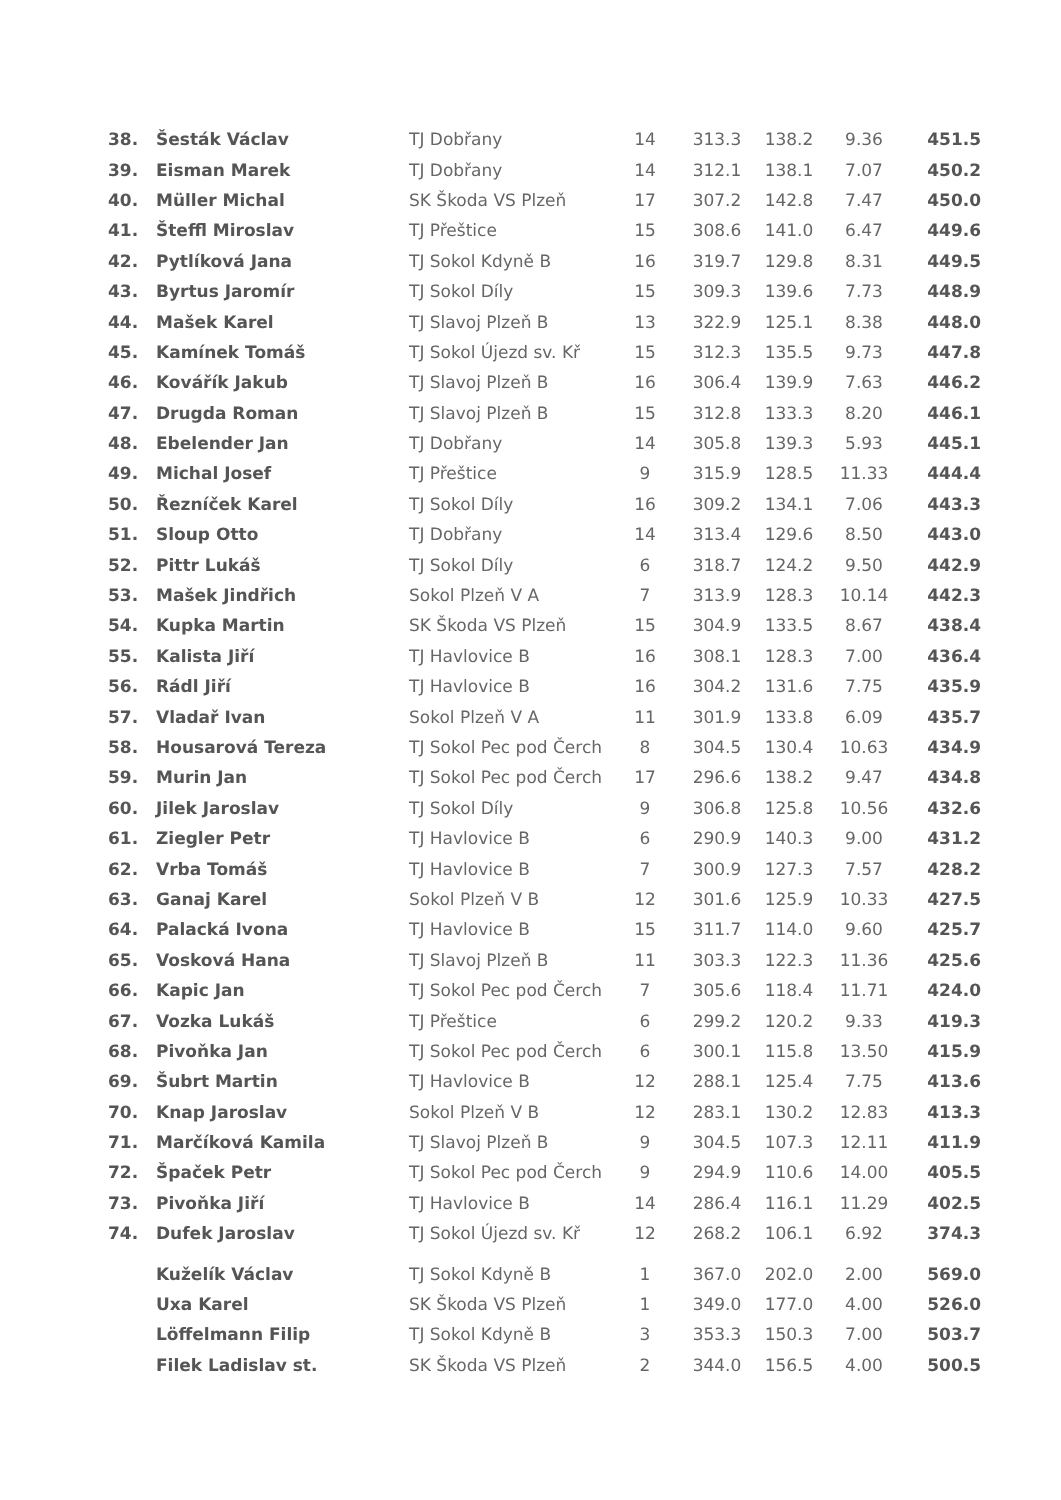| 38. | Šesták Václav | TJ Dobřany | 14 | 313.3 | 138.2 | 9.36 | 451.5 |
| 39. | Eisman Marek | TJ Dobřany | 14 | 312.1 | 138.1 | 7.07 | 450.2 |
| 40. | Müller Michal | SK Škoda VS Plzeň | 17 | 307.2 | 142.8 | 7.47 | 450.0 |
| 41. | Šteffl Miroslav | TJ Přeštice | 15 | 308.6 | 141.0 | 6.47 | 449.6 |
| 42. | Pytlíková Jana | TJ Sokol Kdyně B | 16 | 319.7 | 129.8 | 8.31 | 449.5 |
| 43. | Byrtus Jaromír | TJ Sokol Díly | 15 | 309.3 | 139.6 | 7.73 | 448.9 |
| 44. | Mašek Karel | TJ Slavoj Plzeň B | 13 | 322.9 | 125.1 | 8.38 | 448.0 |
| 45. | Kamínek Tomáš | TJ Sokol Újezd sv. Kř | 15 | 312.3 | 135.5 | 9.73 | 447.8 |
| 46. | Kovářík Jakub | TJ Slavoj Plzeň B | 16 | 306.4 | 139.9 | 7.63 | 446.2 |
| 47. | Drugda Roman | TJ Slavoj Plzeň B | 15 | 312.8 | 133.3 | 8.20 | 446.1 |
| 48. | Ebelender Jan | TJ Dobřany | 14 | 305.8 | 139.3 | 5.93 | 445.1 |
| 49. | Michal Josef | TJ Přeštice | 9 | 315.9 | 128.5 | 11.33 | 444.4 |
| 50. | Řezníček Karel | TJ Sokol Díly | 16 | 309.2 | 134.1 | 7.06 | 443.3 |
| 51. | Sloup Otto | TJ Dobřany | 14 | 313.4 | 129.6 | 8.50 | 443.0 |
| 52. | Pittr Lukáš | TJ Sokol Díly | 6 | 318.7 | 124.2 | 9.50 | 442.9 |
| 53. | Mašek Jindřich | Sokol Plzeň V A | 7 | 313.9 | 128.3 | 10.14 | 442.3 |
| 54. | Kupka Martin | SK Škoda VS Plzeň | 15 | 304.9 | 133.5 | 8.67 | 438.4 |
| 55. | Kalista Jiří | TJ Havlovice B | 16 | 308.1 | 128.3 | 7.00 | 436.4 |
| 56. | Rádl Jiří | TJ Havlovice B | 16 | 304.2 | 131.6 | 7.75 | 435.9 |
| 57. | Vladař Ivan | Sokol Plzeň V A | 11 | 301.9 | 133.8 | 6.09 | 435.7 |
| 58. | Housarová Tereza | TJ Sokol Pec pod Čerch | 8 | 304.5 | 130.4 | 10.63 | 434.9 |
| 59. | Murin Jan | TJ Sokol Pec pod Čerch | 17 | 296.6 | 138.2 | 9.47 | 434.8 |
| 60. | Jilek Jaroslav | TJ Sokol Díly | 9 | 306.8 | 125.8 | 10.56 | 432.6 |
| 61. | Ziegler Petr | TJ Havlovice B | 6 | 290.9 | 140.3 | 9.00 | 431.2 |
| 62. | Vrba Tomáš | TJ Havlovice B | 7 | 300.9 | 127.3 | 7.57 | 428.2 |
| 63. | Ganaj Karel | Sokol Plzeň V B | 12 | 301.6 | 125.9 | 10.33 | 427.5 |
| 64. | Palacká Ivona | TJ Havlovice B | 15 | 311.7 | 114.0 | 9.60 | 425.7 |
| 65. | Vosková Hana | TJ Slavoj Plzeň B | 11 | 303.3 | 122.3 | 11.36 | 425.6 |
| 66. | Kapic Jan | TJ Sokol Pec pod Čerch | 7 | 305.6 | 118.4 | 11.71 | 424.0 |
| 67. | Vozka Lukáš | TJ Přeštice | 6 | 299.2 | 120.2 | 9.33 | 419.3 |
| 68. | Pivoňka Jan | TJ Sokol Pec pod Čerch | 6 | 300.1 | 115.8 | 13.50 | 415.9 |
| 69. | Šubrt Martin | TJ Havlovice B | 12 | 288.1 | 125.4 | 7.75 | 413.6 |
| 70. | Knap Jaroslav | Sokol Plzeň V B | 12 | 283.1 | 130.2 | 12.83 | 413.3 |
| 71. | Marčíková Kamila | TJ Slavoj Plzeň B | 9 | 304.5 | 107.3 | 12.11 | 411.9 |
| 72. | Špaček Petr | TJ Sokol Pec pod Čerch | 9 | 294.9 | 110.6 | 14.00 | 405.5 |
| 73. | Pivoňka Jiří | TJ Havlovice B | 14 | 286.4 | 116.1 | 11.29 | 402.5 |
| 74. | Dufek Jaroslav | TJ Sokol Újezd sv. Kř | 12 | 268.2 | 106.1 | 6.92 | 374.3 |
| | Kuželík Václav | TJ Sokol Kdyně B | 1 | 367.0 | 202.0 | 2.00 | 569.0 |
| | Uxa Karel | SK Škoda VS Plzeň | 1 | 349.0 | 177.0 | 4.00 | 526.0 |
| | Löffelmann Filip | TJ Sokol Kdyně B | 3 | 353.3 | 150.3 | 7.00 | 503.7 |
| | Filek Ladislav st. | SK Škoda VS Plzeň | 2 | 344.0 | 156.5 | 4.00 | 500.5 |